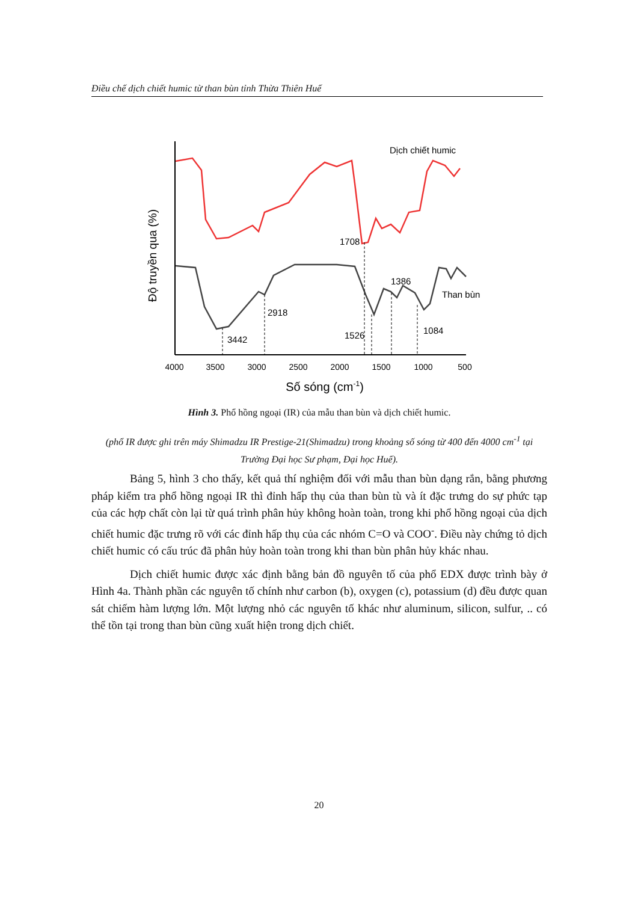Điều chế dịch chiết humic từ than bùn tỉnh Thừa Thiên Huế
Độ truyền qua (%)
Dịch chiết humic
1708
1386
Than bùn
2918
1526
1084
3442
4000
3500
3000
2500
2000
1500
1000
500
Số sóng (cm-1)
Hình 3. Phổ hồng ngoại (IR) của mẫu than bùn và dịch chiết humic.
(phổ IR được ghi trên máy Shimadzu IR Prestige-21(Shimadzu) trong khoảng số sóng từ 400 đến 4000 cm<sup>-1</sup> tại Trường Đại học Sư phạm, Đại học Huế).
Bảng 5, hình 3 cho thấy, kết quả thí nghiệm đối với mẫu than bùn dạng rắn, bằng phương pháp kiểm tra phổ hồng ngoại IR thì đỉnh hấp thụ của than bùn tù và ít đặc trưng do sự phức tạp của các hợp chất còn lại từ quá trình phân hủy không hoàn toàn, trong khi phổ hồng ngoại của dịch chiết humic đặc trưng rõ với các đỉnh hấp thụ của các nhóm C=O và COO<sup>-</sup>. Điều này chứng tỏ dịch chiết humic có cấu trúc đã phân hủy hoàn toàn trong khi than bùn phân hủy khác nhau.
Dịch chiết humic được xác định bằng bản đồ nguyên tố của phổ EDX được trình bày ở Hình 4a. Thành phần các nguyên tố chính như carbon (b), oxygen (c), potassium (d) đều được quan sát chiếm hàm lượng lớn. Một lượng nhỏ các nguyên tố khác như aluminum, silicon, sulfur, .. có thể tồn tại trong than bùn cũng xuất hiện trong dịch chiết.
20